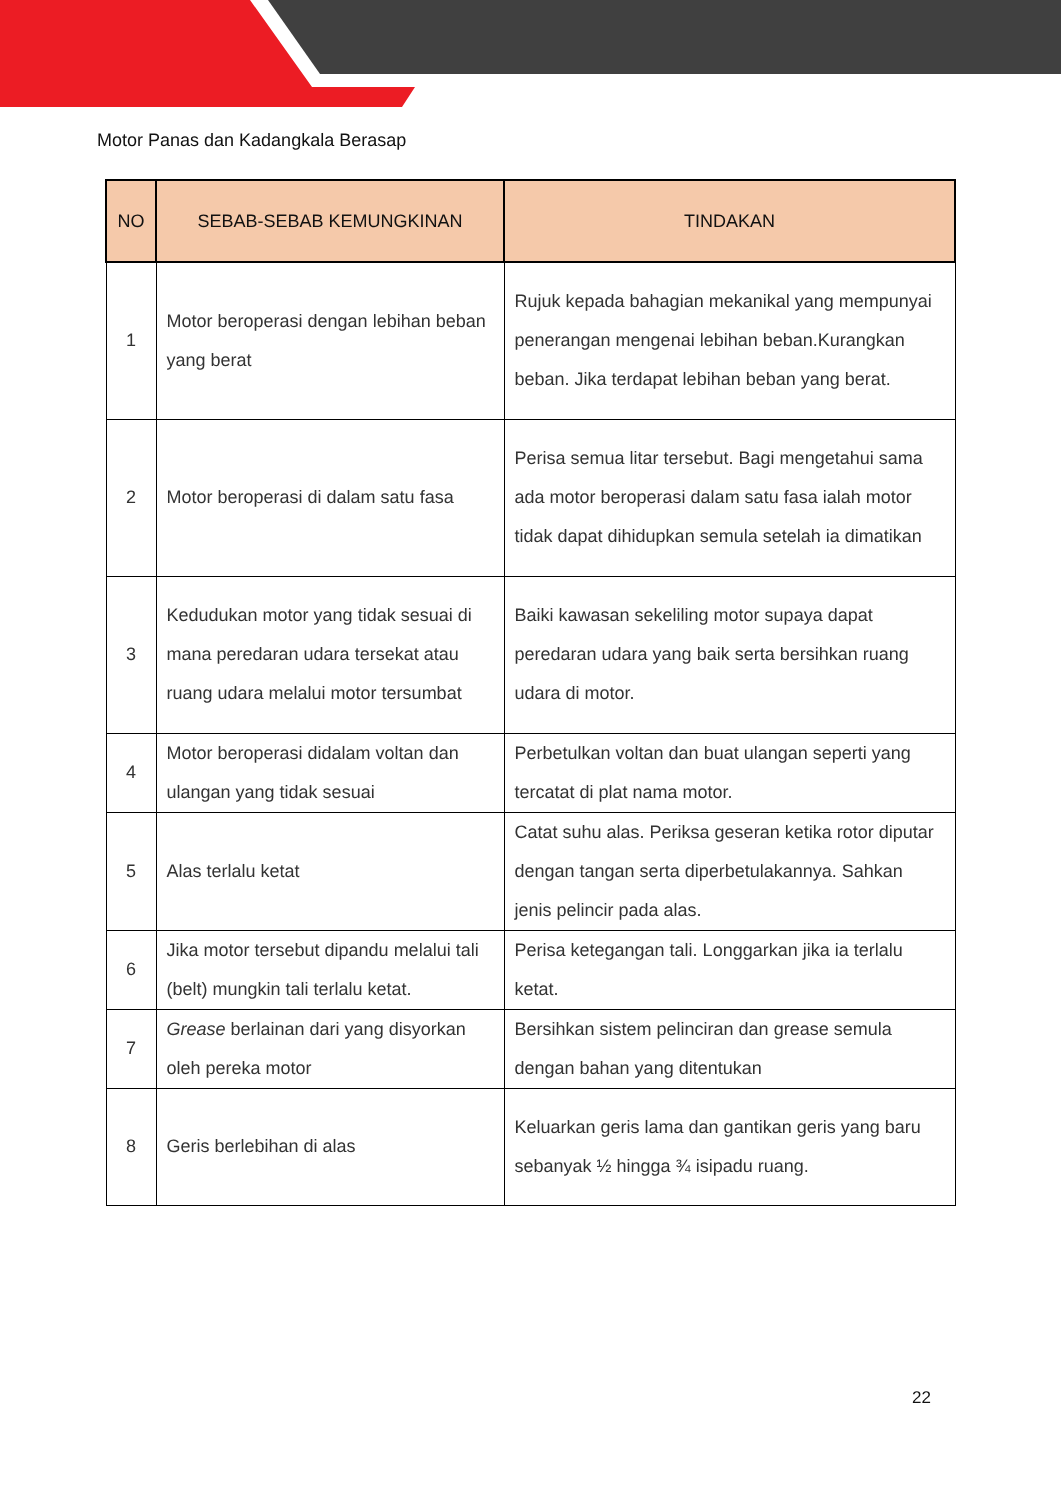Motor Panas dan Kadangkala Berasap
| NO | SEBAB-SEBAB KEMUNGKINAN | TINDAKAN |
| --- | --- | --- |
| 1 | Motor beroperasi dengan lebihan beban yang berat | Rujuk kepada bahagian mekanikal yang mempunyai penerangan mengenai lebihan beban.Kurangkan beban. Jika terdapat lebihan beban yang berat. |
| 2 | Motor beroperasi di dalam satu fasa | Perisa semua litar tersebut. Bagi mengetahui sama ada motor beroperasi dalam satu fasa ialah motor tidak dapat dihidupkan semula setelah ia dimatikan |
| 3 | Kedudukan motor yang tidak sesuai di mana peredaran udara tersekat atau ruang udara melalui motor tersumbat | Baiki kawasan sekeliling motor supaya dapat peredaran udara yang baik serta bersihkan ruang udara di motor. |
| 4 | Motor beroperasi didalam voltan dan ulangan yang tidak sesuai | Perbetulkan voltan dan buat ulangan seperti yang tercatat di plat nama motor. |
| 5 | Alas terlalu ketat | Catat suhu alas. Periksa geseran ketika rotor diputar dengan tangan serta diperbetulakannya. Sahkan jenis pelincir pada alas. |
| 6 | Jika motor tersebut dipandu melalui tali (belt) mungkin tali terlalu ketat. | Perisa ketegangan tali. Longgarkan jika ia terlalu ketat. |
| 7 | Grease berlainan dari yang disyorkan oleh pereka motor | Bersihkan sistem pelinciran dan grease semula dengan bahan yang ditentukan |
| 8 | Geris berlebihan di alas | Keluarkan geris lama dan gantikan geris yang baru sebanyak ½ hingga ¾ isipadu ruang. |
22